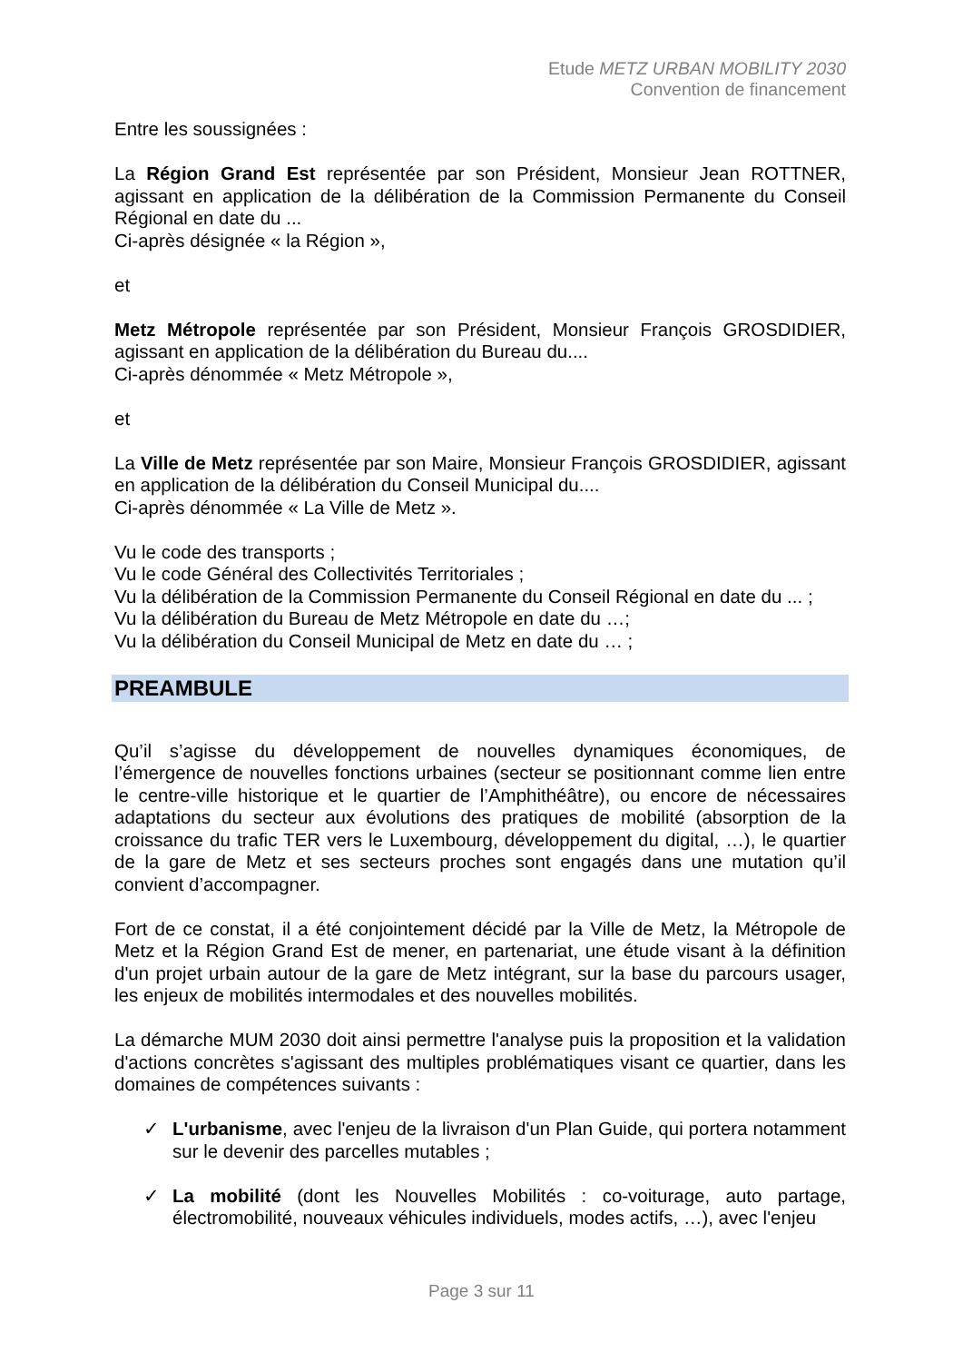Etude METZ URBAN MOBILITY 2030
Convention de financement
Entre les soussignées :
La Région Grand Est représentée par son Président, Monsieur Jean ROTTNER, agissant en application de la délibération de la Commission Permanente du Conseil Régional en date du ...
Ci-après désignée « la Région »,
et
Metz Métropole représentée par son Président, Monsieur François GROSDIDIER, agissant en application de la délibération du Bureau du....
Ci-après dénommée « Metz Métropole »,
et
La Ville de Metz représentée par son Maire, Monsieur François GROSDIDIER, agissant en application de la délibération du Conseil Municipal du....
Ci-après dénommée « La Ville de Metz ».
Vu le code des transports ;
Vu le code Général des Collectivités Territoriales ;
Vu la délibération de la Commission Permanente du Conseil Régional en date du ... ;
Vu la délibération du Bureau de Metz Métropole en date du …;
Vu la délibération du Conseil Municipal de Metz en date du … ;
PREAMBULE
Qu’il s’agisse du développement de nouvelles dynamiques économiques, de l’émergence de nouvelles fonctions urbaines (secteur se positionnant comme lien entre le centre-ville historique et le quartier de l’Amphithéâtre), ou encore de nécessaires adaptations du secteur aux évolutions des pratiques de mobilité (absorption de la croissance du trafic TER vers le Luxembourg, développement du digital, …), le quartier de la gare de Metz et ses secteurs proches sont engagés dans une mutation qu’il convient d’accompagner.
Fort de ce constat, il a été conjointement décidé par la Ville de Metz, la Métropole de Metz et la Région Grand Est de mener, en partenariat, une étude visant à la définition d'un projet urbain autour de la gare de Metz intégrant, sur la base du parcours usager, les enjeux de mobilités intermodales et des nouvelles mobilités.
La démarche MUM 2030 doit ainsi permettre l'analyse puis la proposition et la validation d'actions concrètes s'agissant des multiples problématiques visant ce quartier, dans les domaines de compétences suivants :
✓ L'urbanisme, avec l'enjeu de la livraison d'un Plan Guide, qui portera notamment sur le devenir des parcelles mutables ;
✓ La mobilité (dont les Nouvelles Mobilités : co-voiturage, auto partage, électromobilité, nouveaux véhicules individuels, modes actifs, …), avec l'enjeu
Page 3 sur 11